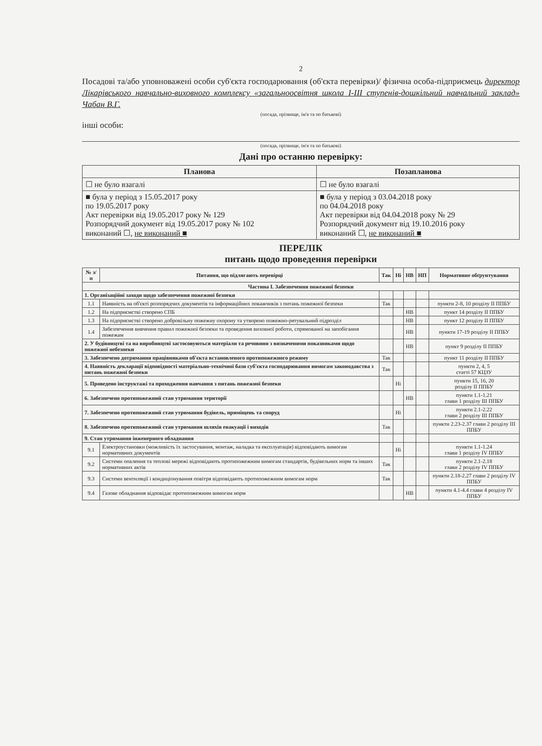2
Посадові та/або уповноважені особи суб'єкта господарювання (об'єкта перевірки)/ фізична особа-підприємець директор Лікарівського навчально-виховного комплексу «загальноосвітня школа І-ІІІ ступенів-дошкільний навчальний заклад» Чабан В.Г.
(посада, прізвище, ім'я та по батькові)
інші особи:
(посада, прізвище, ім'я та по батькові)
Дані про останню перевірку:
| Планова | Позапланова |
| --- | --- |
| ☐ не було взагалі | ☐ не було взагалі |
| ■ була у період з 15.05.2017 року по 19.05.2017 року Акт перевірки від 19.05.2017 року № 129 Розпорядчий документ від 19.05.2017 року № 102 виконаний ☐, не виконаний ■ | ■ була у період з 03.04.2018 року по 04.04.2018 року Акт перевірки від 04.04.2018 року № 29 Розпорядчий документ від 19.10.2016 року виконаний ☐, не виконаний ■ |
ПЕРЕЛІК
питань щодо проведення перевірки
| № з/п | Питання, що підлягають перевірці | Так | Ні | НВ | НП | Нормативне обґрунтування |
| --- | --- | --- | --- | --- | --- | --- |
| Частина І. Забезпечення пожежної безпеки | | | | | | |
| 1. Організаційні заходи щодо забезпечення пожежної безпеки | | | | | | |
| 1.1 | Наявність на об'єкті розпорядчих документів та інформаційних покажчиків з питань пожежної безпеки | Так | | | | пункти 2-8, 10 розділу ІІ ППБУ |
| 1.2 | На підприємстві створено СПБ | | | НВ | | пункт 14 розділу ІІ ППБУ |
| 1.3 | На підприємстві створено добровільну пожежну охорону та утворено пожежно-рятувальний підрозділ | | | НВ | | пункт 12 розділу ІІ ППБУ |
| 1.4 | Забезпечення вивчення правил пожежної безпеки та проведення виховної роботи, спрямованої на запобігання пожежам | | | НВ | | пункти 17-19 розділу ІІ ППБУ |
| 2. У будівництві та на виробництві застосовуються матеріали та речовини з визначеними показниками щодо пожежної небезпеки | | | | НВ | | пункт 9 розділу ІІ ППБУ |
| 3. Забезпечено дотримання працівниками об'єкта встановленого протипожежного режиму | | Так | | | | пункт 11 розділу ІІ ППБУ |
| 4. Наявність декларації відповідності матеріально-технічної бази суб'єкта господарювання вимогам законодавства з питань пожежної безпеки | | Так | | | | пункти 2, 4, 5 статті 57 КЦЗУ |
| 5. Проведено інструктажі та проходження навчання з питань пожежної безпеки | | | Ні | | | пункти 15, 16, 20 розділу ІІ ППБУ |
| 6. Забезпечено протипожежний стан утримання території | | | | НВ | | пункти 1.1-1.21 глави 1 розділу ІІІ ППБУ |
| 7. Забезпечено протипожежний стан утримання будівель, приміщень та споруд | | | Ні | | | пункти 2.1-2.22 глави 2 розділу ІІІ ППБУ |
| 8. Забезпечено протипожежний стан утримання шляхів евакуації і виходів | | Так | | | | пункти 2.23-2.37 глави 2 розділу ІІІ ППБУ |
| 9. Стан утримання інженерного обладнання | | | | | | |
| 9.1 | Електроустановки (можливість їх застосування, монтаж, наладка та експлуатація) відповідають вимогам нормативних документів | | Ні | | | пункти 1.1-1.24 глави 1 розділу IV ППБУ |
| 9.2 | Системи опалення та теплові мережі відповідають протипожежним вимогам стандартів, будівельних норм та інших нормативних актів | Так | | | | пункти 2.1-2.18 глави 2 розділу IV ППБУ |
| 9.3 | Системи вентиляції і кондиціонування повітря відповідають протипожежним вимогам норм | Так | | | | пункти 2.18-2.27 глави 2 розділу IV ППБУ |
| 9.4 | Газове обладнання відповідає протипожежним вимогам норм | | | НВ | | пункти 4.1-4.4 глави 4 розділу IV ППБУ |